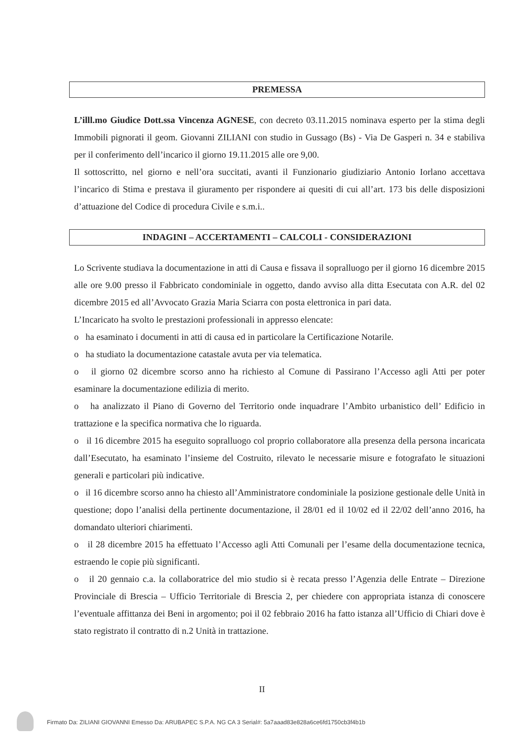PREMESSA
L’illl.mo Giudice Dott.ssa Vincenza AGNESE, con decreto 03.11.2015 nominava esperto per la stima degli Immobili pignorati il geom. Giovanni ZILIANI con studio in Gussago (Bs) - Via De Gasperi n. 34 e stabiliva per il conferimento dell’incarico il giorno 19.11.2015 alle ore 9,00.
Il sottoscritto, nel giorno e nell’ora succitati, avanti il Funzionario giudiziario Antonio Iorlano accettava l’incarico di Stima e prestava il giuramento per rispondere ai quesiti di cui all’art. 173 bis delle disposizioni d’attuazione del Codice di procedura Civile e s.m.i..
INDAGINI – ACCERTAMENTI – CALCOLI - CONSIDERAZIONI
Lo Scrivente studiava la documentazione in atti di Causa e fissava il sopralluogo per il giorno 16 dicembre 2015 alle ore 9.00 presso il Fabbricato condominiale in oggetto, dando avviso alla ditta Esecutata con A.R. del 02 dicembre 2015 ed all’Avvocato Grazia Maria Sciarra con posta elettronica in pari data.
L’Incaricato ha svolto le prestazioni professionali in appresso elencate:
o ha esaminato i documenti in atti di causa ed in particolare la Certificazione Notarile.
o ha studiato la documentazione catastale avuta per via telematica.
o il giorno 02 dicembre scorso anno ha richiesto al Comune di Passirano l’Accesso agli Atti per poter esaminare la documentazione edilizia di merito.
o ha analizzato il Piano di Governo del Territorio onde inquadrare l’Ambito urbanistico dell’ Edificio in trattazione e la specifica normativa che lo riguarda.
o il 16 dicembre 2015 ha eseguito sopralluogo col proprio collaboratore alla presenza della persona incaricata dall’Esecutato, ha esaminato l’insieme del Costruito, rilevato le necessarie misure e fotografato le situazioni generali e particolari più indicative.
o il 16 dicembre scorso anno ha chiesto all’Amministratore condominiale la posizione gestionale delle Unità in questione; dopo l’analisi della pertinente documentazione, il 28/01 ed il 10/02 ed il 22/02 dell’anno 2016, ha domandato ulteriori chiarimenti.
o il 28 dicembre 2015 ha effettuato l’Accesso agli Atti Comunali per l’esame della documentazione tecnica, estraendo le copie più significanti.
o il 20 gennaio c.a. la collaboratrice del mio studio si è recata presso l’Agenzia delle Entrate – Direzione Provinciale di Brescia – Ufficio Territoriale di Brescia 2, per chiedere con appropriata istanza di conoscere l’eventuale affittanza dei Beni in argomento; poi il 02 febbraio 2016 ha fatto istanza all’Ufficio di Chiari dove è stato registrato il contratto di n.2 Unità in trattazione.
II
Firmato Da: ZILIANI GIOVANNI Emesso Da: ARUBAPEC S.P.A. NG CA 3 Serial#: 5a7aaad83e828a6ce6fd1750cb3f4b1b